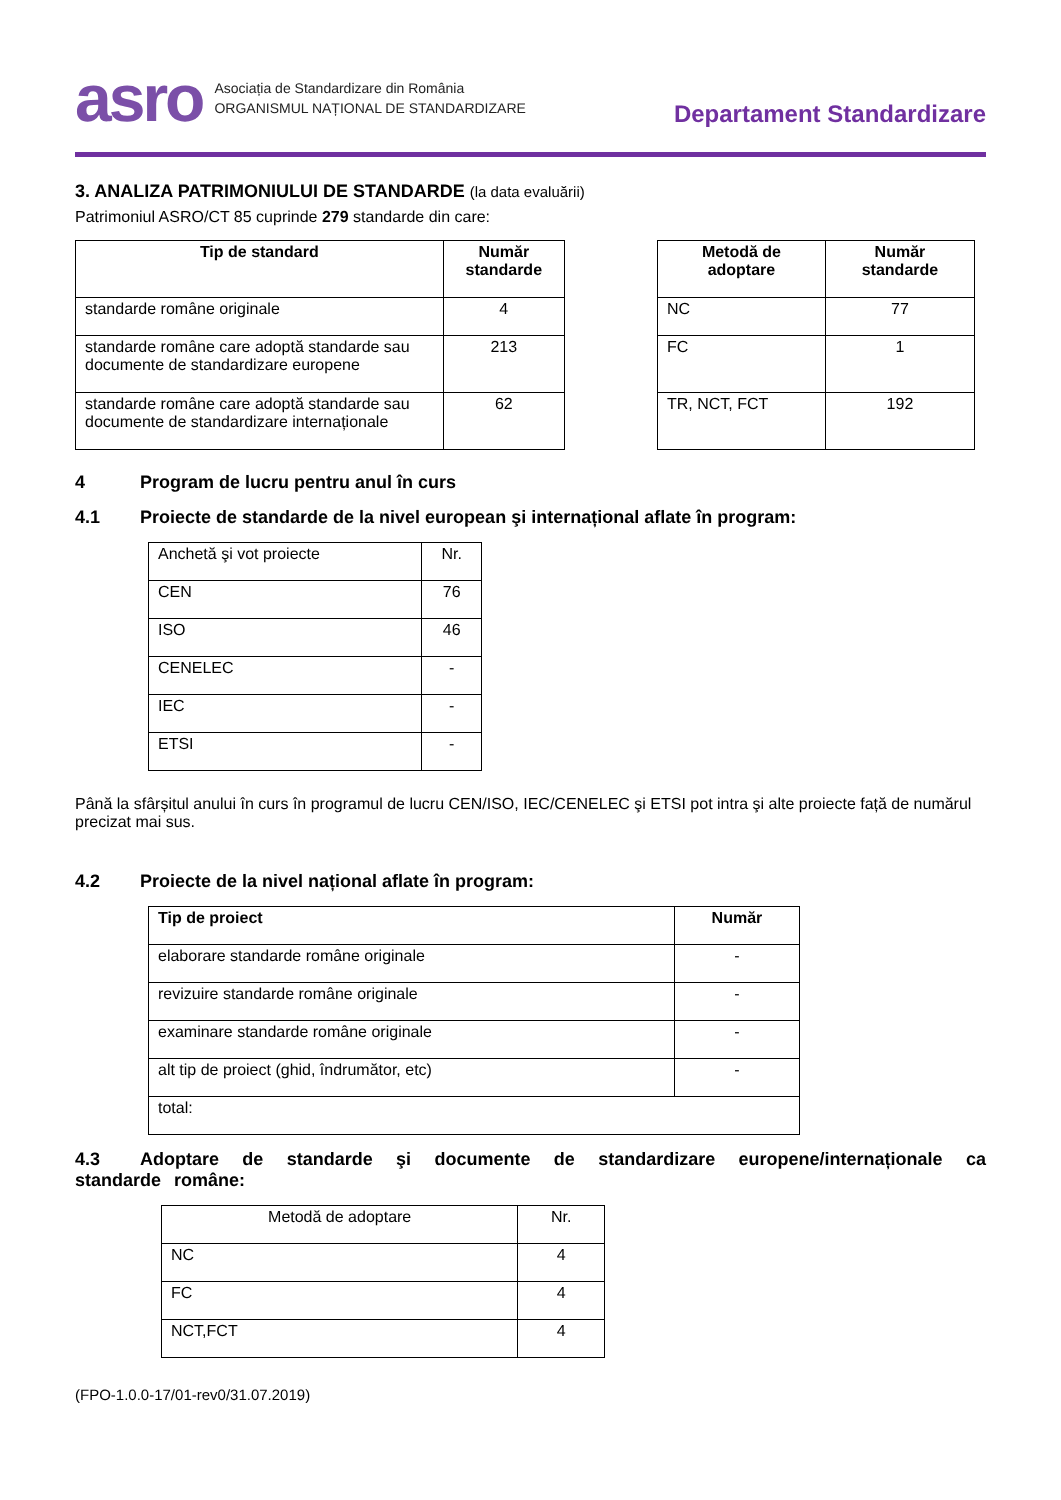asro
Asociația de Standardizare din România
ORGANISMUL NAȚIONAL DE STANDARDIZARE
Departament Standardizare
3. ANALIZA PATRIMONIULUI DE STANDARDE (la data evaluării)
Patrimoniul ASRO/CT 85 cuprinde 279 standarde din care:
| Tip de standard | Număr standarde |
| --- | --- |
| standarde române originale | 4 |
| standarde române care adoptă standarde sau documente de standardizare europene | 213 |
| standarde române care adoptă standarde sau documente de standardizare internaționale | 62 |
| Metodă de adoptare | Număr standarde |
| --- | --- |
| NC | 77 |
| FC | 1 |
| TR, NCT, FCT | 192 |
4 Program de lucru pentru anul în curs
4.1 Proiecte de standarde de la nivel european şi internațional aflate în program:
| Anchetă şi vot proiecte | Nr. |
| CEN | 76 |
| ISO | 46 |
| CENELEC | - |
| IEC | - |
| ETSI | - |
Până la sfârșitul anului în curs în programul de lucru CEN/ISO, IEC/CENELEC şi ETSI pot intra şi alte proiecte față de numărul precizat mai sus.
4.2 Proiecte de la nivel național aflate în program:
| Tip de proiect | Număr |
| --- | --- |
| elaborare standarde române originale | - |
| revizuire standarde române originale | - |
| examinare standarde române originale | - |
| alt tip de proiect (ghid, îndrumător, etc) | - |
| total: | |
4.3 Adoptare de standarde şi documente de standardizare europene/internaționale ca standarde române:
| Metodă de adoptare | Nr. |
| NC | 4 |
| FC | 4 |
| NCT,FCT | 4 |
(FPO-1.0.0-17/01-rev0/31.07.2019)